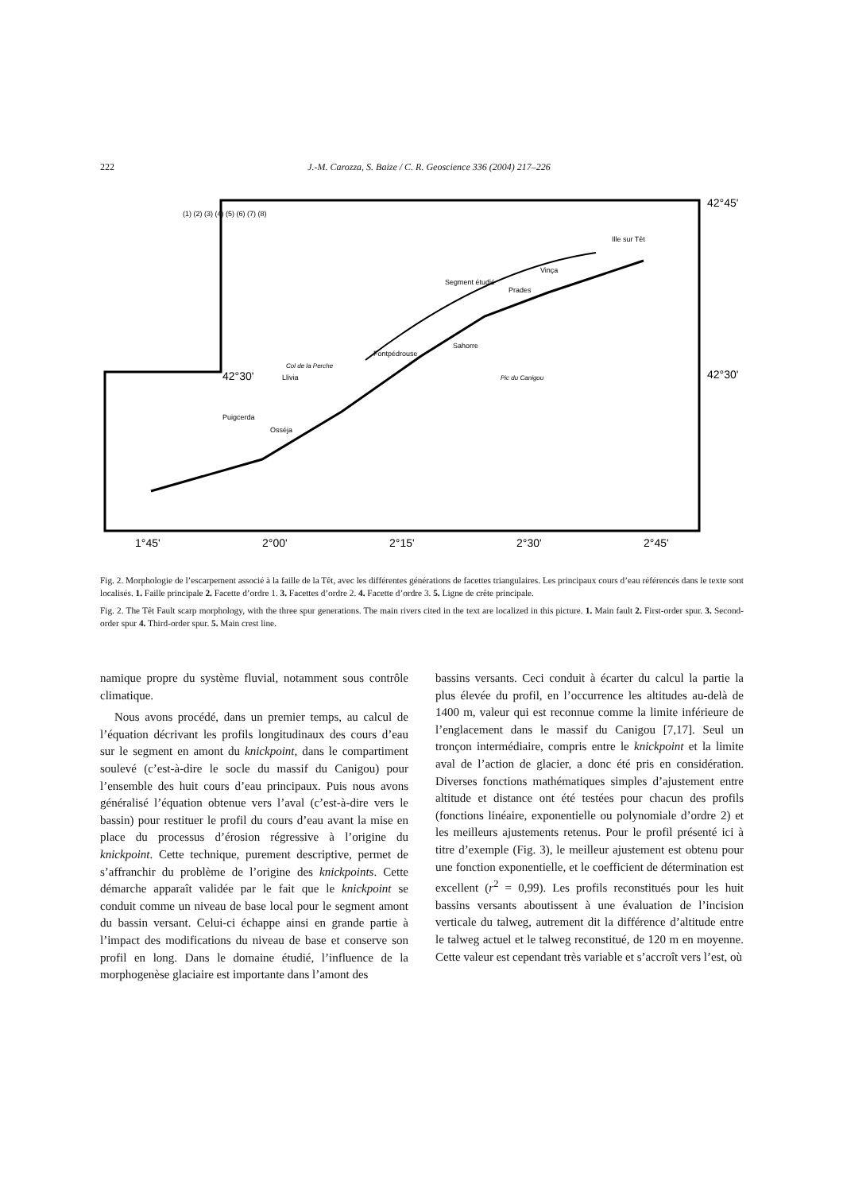222 J.-M. Carozza, S. Baize / C. R. Geoscience 336 (2004) 217–226
42°45'
42°30'
42°30'
1°45'
2°00'
2°15'
2°30'
2°45'
Ille sur Têt
Vinça
Prades
Sahorre
Fontpédrouse
Llivia
Puigcerda
Osséja
Pic du Canigou
Col de la Perche
Segment étudié
(1) (2) (3) (4) (5) (6) (7) (8)
Fig. 2. Morphologie de l’escarpement associé à la faille de la Têt, avec les différentes générations de facettes triangulaires. Les principaux cours d’eau référencés dans le texte sont localisés. 1. Faille principale 2. Facette d’ordre 1. 3. Facettes d’ordre 2. 4. Facette d’ordre 3. 5. Ligne de crête principale.
Fig. 2. The Têt Fault scarp morphology, with the three spur generations. The main rivers cited in the text are localized in this picture. 1. Main fault 2. First-order spur. 3. Second-order spur 4. Third-order spur. 5. Main crest line.
namique propre du système fluvial, notamment sous contrôle climatique.
Nous avons procédé, dans un premier temps, au calcul de l’équation décrivant les profils longitudinaux des cours d’eau sur le segment en amont du knickpoint, dans le compartiment soulevé (c’est-à-dire le socle du massif du Canigou) pour l’ensemble des huit cours d’eau principaux. Puis nous avons généralisé l’équation obtenue vers l’aval (c’est-à-dire vers le bassin) pour restituer le profil du cours d’eau avant la mise en place du processus d’érosion régressive à l’origine du knickpoint. Cette technique, purement descriptive, permet de s’affranchir du problème de l’origine des knickpoints. Cette démarche apparaît validée par le fait que le knickpoint se conduit comme un niveau de base local pour le segment amont du bassin versant. Celui-ci échappe ainsi en grande partie à l’impact des modifications du niveau de base et conserve son profil en long. Dans le domaine étudié, l’influence de la morphogenèse glaciaire est importante dans l’amont des
bassins versants. Ceci conduit à écarter du calcul la partie la plus élevée du profil, en l’occurrence les altitudes au-delà de 1400 m, valeur qui est reconnue comme la limite inférieure de l’englacement dans le massif du Canigou [7,17]. Seul un tronçon intermédiaire, compris entre le knickpoint et la limite aval de l’action de glacier, a donc été pris en considération. Diverses fonctions mathématiques simples d’ajustement entre altitude et distance ont été testées pour chacun des profils (fonctions linéaire, exponentielle ou polynomiale d’ordre 2) et les meilleurs ajustements retenus. Pour le profil présenté ici à titre d’exemple (Fig. 3), le meilleur ajustement est obtenu pour une fonction exponentielle, et le coefficient de détermination est excellent (r<sup>2</sup> = 0,99). Les profils reconstitués pour les huit bassins versants aboutissent à une évaluation de l’incision verticale du talweg, autrement dit la différence d’altitude entre le talweg actuel et le talweg reconstitué, de 120 m en moyenne. Cette valeur est cependant très variable et s’accroît vers l’est, où